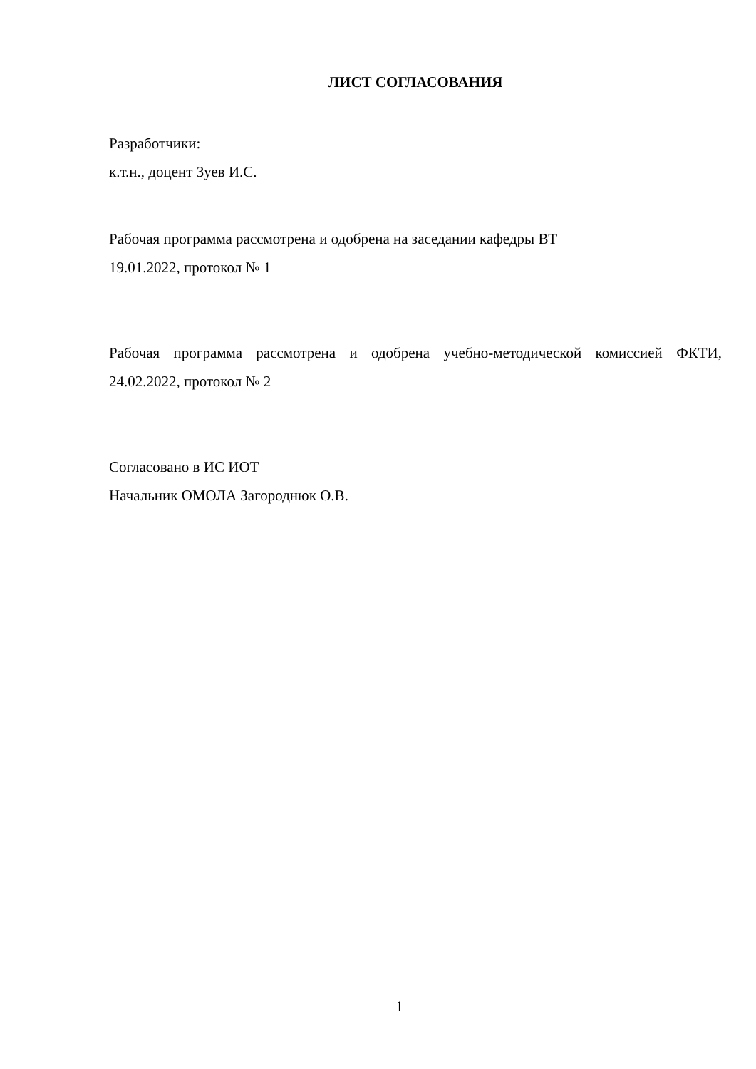ЛИСТ СОГЛАСОВАНИЯ
Разработчики:
к.т.н., доцент Зуев И.С.
Рабочая программа рассмотрена и одобрена на заседании кафедры ВТ
19.01.2022, протокол № 1
Рабочая программа рассмотрена и одобрена учебно-методической комиссией ФКТИ, 24.02.2022, протокол № 2
Согласовано в ИС ИОТ
Начальник ОМОЛА Загороднюк О.В.
1